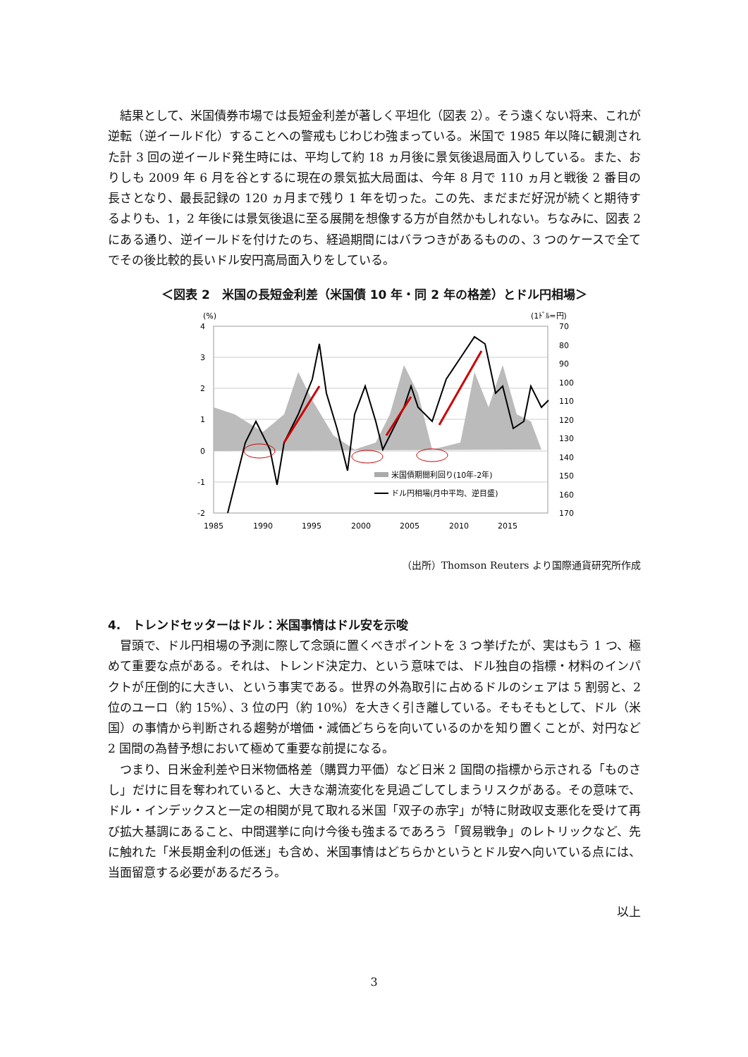結果として、米国債券市場では長短金利差が著しく平坦化（図表 2）。そう遠くない将来、これが逆転（逆イールド化）することへの警戒もじわじわ強まっている。米国で 1985 年以降に観測された計 3 回の逆イールド発生時には、平均して約 18 ヵ月後に景気後退局面入りしている。また、おりしも 2009 年 6 月を谷とするに現在の景気拡大局面は、今年 8 月で 110 ヵ月と戦後 2 番目の長さとなり、最長記録の 120 ヵ月まで残り 1 年を切った。この先、まだまだ好況が続くと期待するよりも、1，2 年後には景気後退に至る展開を想像する方が自然かもしれない。ちなみに、図表 2 にある通り、逆イールドを付けたのち、経過期間にはバラつきがあるものの、3 つのケースで全てでその後比較的長いドル安円高局面入りをしている。
＜図表 2　米国の長短金利差（米国債 10 年・同 2 年の格差）とドル円相場＞
(%)
(1ﾄﾞﾙ=円)
4
3
2
1
0
-1
-2
70
80
90
100
110
120
130
140
150
160
170
1985
1990
1995
2000
2005
2010
2015
米国債期間利回り(10年-2年)
ドル円相場(月中平均、逆目盛)
（出所）Thomson Reuters より国際通貨研究所作成
4.　トレンドセッターはドル：米国事情はドル安を示唆
冒頭で、ドル円相場の予測に際して念頭に置くべきポイントを 3 つ挙げたが、実はもう 1 つ、極めて重要な点がある。それは、トレンド決定力、という意味では、ドル独自の指標・材料のインパクトが圧倒的に大きい、という事実である。世界の外為取引に占めるドルのシェアは 5 割弱と、2 位のユーロ（約 15%）、3 位の円（約 10%）を大きく引き離している。そもそもとして、ドル（米国）の事情から判断される趨勢が増価・減価どちらを向いているのかを知り置くことが、対円など 2 国間の為替予想において極めて重要な前提になる。
つまり、日米金利差や日米物価格差（購買力平価）など日米 2 国間の指標から示される「ものさし」だけに目を奪われていると、大きな潮流変化を見過ごしてしまうリスクがある。その意味で、ドル・インデックスと一定の相関が見て取れる米国「双子の赤字」が特に財政収支悪化を受けて再び拡大基調にあること、中間選挙に向け今後も強まるであろう「貿易戦争」のレトリックなど、先に触れた「米長期金利の低迷」も含め、米国事情はどちらかというとドル安へ向いている点には、当面留意する必要があるだろう。
以上
3